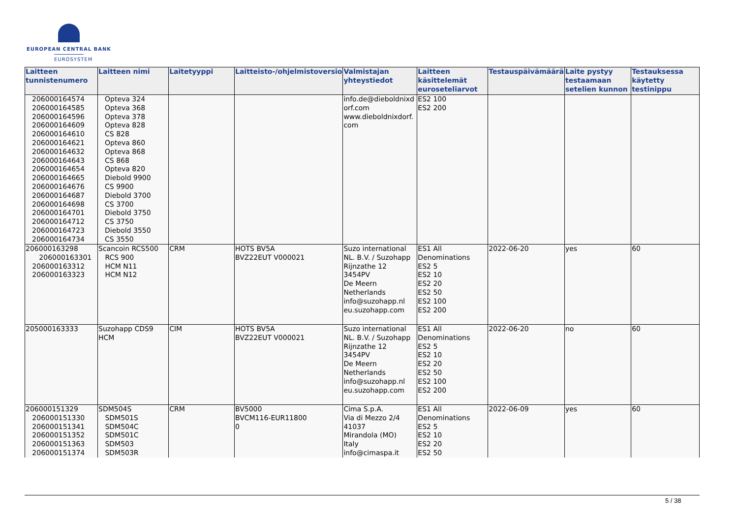EUROPEAN CENTRAL BANK
EUROSYSTEM
| Laitteen tunnistenumero | Laitteen nimi | Laitetyyppi | Laitteisto-/ohjelmistoversio | Valmistajan yhteystiedot | Laitteen käsittelemät euroseteliarvot | Testauspäivämäärä | Laite pystyy testaamaan setelien kunnon | Testauksessa käytetty testinippu |
| --- | --- | --- | --- | --- | --- | --- | --- | --- |
| 206000164574 206000164585 206000164596 206000164609 206000164610 206000164621 206000164632 206000164643 206000164654 206000164665 206000164676 206000164687 206000164698 206000164701 206000164712 206000164723 206000164734 | Opteva 324 Opteva 368 Opteva 378 Opteva 828 CS 828 Opteva 860 Opteva 868 CS 868 Opteva 820 Diebold 9900 CS 9900 Diebold 3700 CS 3700 Diebold 3750 CS 3750 Diebold 3550 CS 3550 | | | info.de@dieboldnixd orf.com www.dieboldnixdorf. com | ES2 100 ES2 200 | | | |
| 206000163298 206000163301 206000163312 206000163323 | Scancoin RCS500 RCS 900 HCM N11 HCM N12 | CRM | HOTS BV5A BVZ22EUT V000021 | Suzo international NL. B.V. / Suzohapp Rijnzathe 12 3454PV De Meern Netherlands info@suzohapp.nl eu.suzohapp.com | ES1 All Denominations ES2 5 ES2 10 ES2 20 ES2 50 ES2 100 ES2 200 | 2022-06-20 | yes | 60 |
| 205000163333 | Suzohapp CDS9 HCM | CIM | HOTS BV5A BVZ22EUT V000021 | Suzo international NL. B.V. / Suzohapp Rijnzathe 12 3454PV De Meern Netherlands info@suzohapp.nl eu.suzohapp.com | ES1 All Denominations ES2 5 ES2 10 ES2 20 ES2 50 ES2 100 ES2 200 | 2022-06-20 | no | 60 |
| 206000151329 206000151330 206000151341 206000151352 206000151363 206000151374 | SDM504S SDM501S SDM504C SDM501C SDM503 SDM503R | CRM | BV5000 BVCM116-EUR11800 0 | Cima S.p.A. Via di Mezzo 2/4 41037 Mirandola (MO) Italy info@cimaspa.it | ES1 All Denominations ES2 5 ES2 10 ES2 20 ES2 50 | 2022-06-09 | yes | 60 |
5 / 38